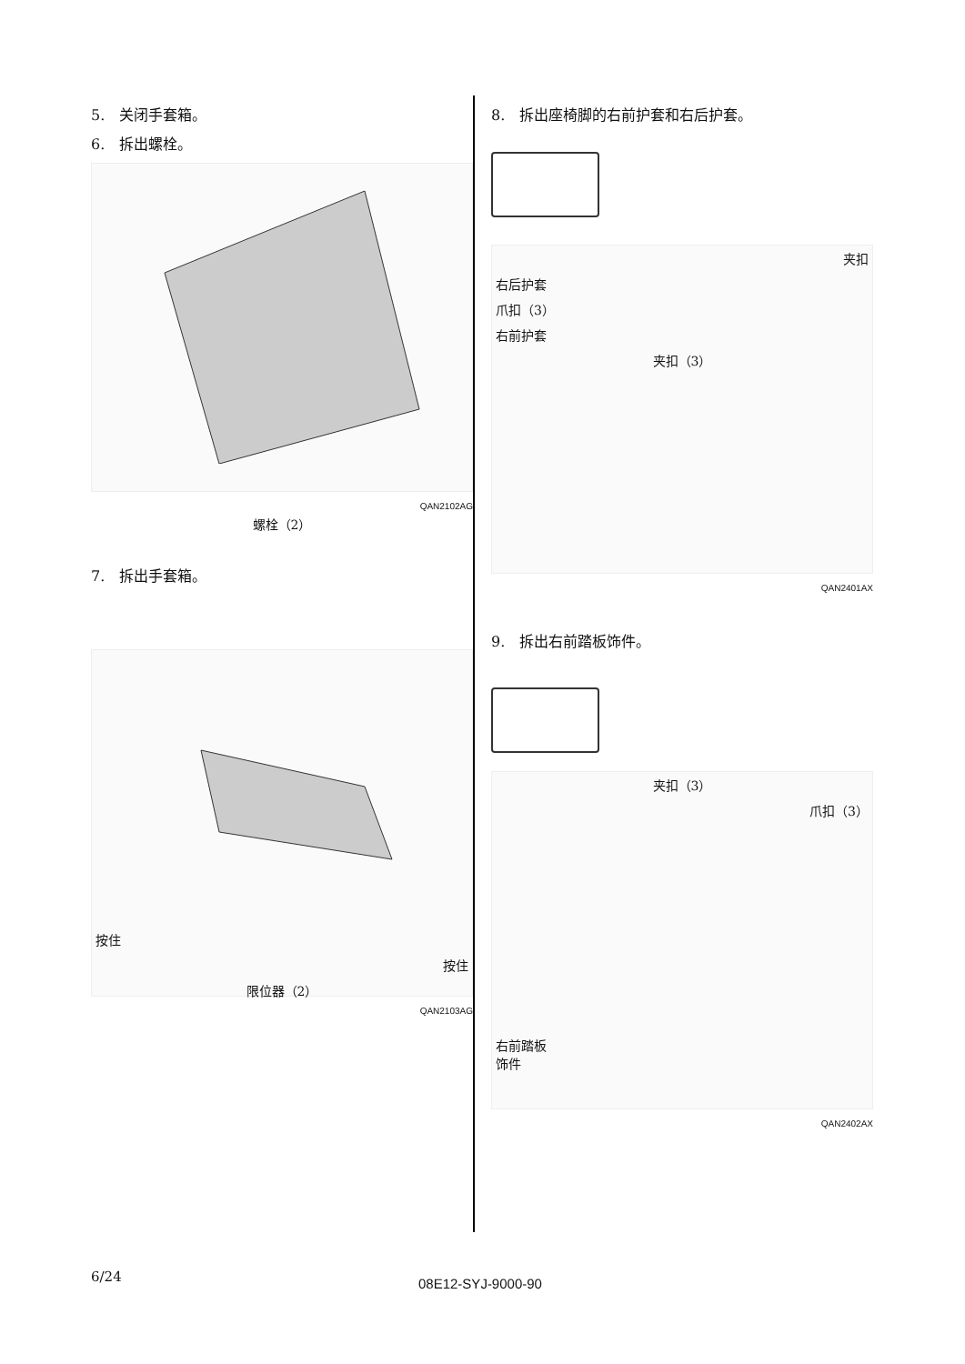5.　关闭手套箱。
6.　拆出螺栓。
QAN2102AG
螺栓（2）
7.　拆出手套箱。
按住
按住
限位器（2）
QAN2103AG
8.　拆出座椅脚的右前护套和右后护套。
夹扣
右后护套
爪扣（3）
右前护套
夹扣（3）
QAN2401AX
9.　拆出右前踏板饰件。
夹扣（3）
爪扣（3）
右前踏板
饰件
QAN2402AX
6/24
08E12-SYJ-9000-90